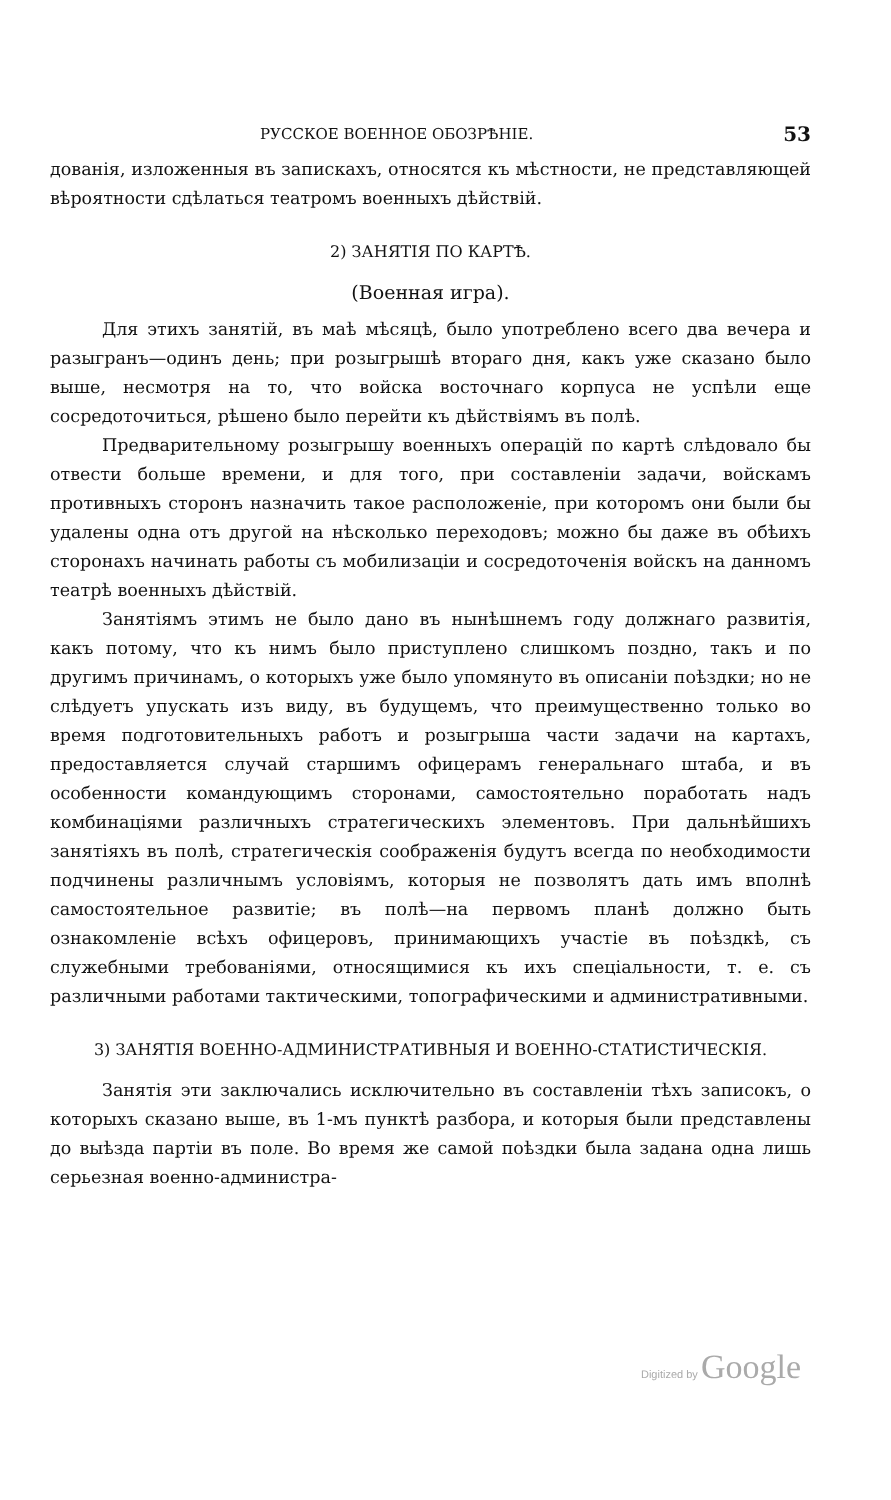РУССКОЕ ВОЕННОЕ ОБОЗРѢНІЕ. 53
дованія, изложенныя въ запискахъ, относятся къ мѣстности, не представляющей вѣроятности сдѣлаться театромъ военныхъ дѣйствій.
2) ЗАНЯТІЯ ПО КАРТѢ.
(Военная игра).
Для этихъ занятій, въ маѣ мѣсяцѣ, было употреблено всего два вечера и разыгранъ—одинъ день; при розыгрышѣ втораго дня, какъ уже сказано было выше, несмотря на то, что войска восточнаго корпуса не успѣли еще сосредоточиться, рѣшено было перейти къ дѣйствіямъ въ полѣ.
Предварительному розыгрышу военныхъ операцій по картѣ слѣдовало бы отвести больше времени, и для того, при составленіи задачи, войскамъ противныхъ сторонъ назначить такое расположеніе, при которомъ они были бы удалены одна отъ другой на нѣсколько переходовъ; можно бы даже въ обѣихъ сторонахъ начинать работы съ мобилизаціи и сосредоточенія войскъ на данномъ театрѣ военныхъ дѣйствій.
Занятіямъ этимъ не было дано въ нынѣшнемъ году должнаго развитія, какъ потому, что къ нимъ было приступлено слишкомъ поздно, такъ и по другимъ причинамъ, о которыхъ уже было упомянуто въ описаніи поѣздки; но не слѣдуетъ упускать изъ виду, въ будущемъ, что преимущественно только во время подготовительныхъ работъ и розыгрыша части задачи на картахъ, предоставляется случай старшимъ офицерамъ генеральнаго штаба, и въ особенности командующимъ сторонами, самостоятельно поработать надъ комбинаціями различныхъ стратегическихъ элементовъ. При дальнѣйшихъ занятіяхъ въ полѣ, стратегическія соображенія будутъ всегда по необходимости подчинены различнымъ условіямъ, которыя не позволятъ дать имъ вполнѣ самостоятельное развитіе; въ полѣ—на первомъ планѣ должно быть ознакомленіе всѣхъ офицеровъ, принимающихъ участіе въ поѣздкѣ, съ служебными требованіями, относящимися къ ихъ спеціальности, т. е. съ различными работами тактическими, топографическими и административными.
3) ЗАНЯТІЯ ВОЕННО-АДМИНИСТРАТИВНЫЯ И ВОЕННО-СТАТИСТИЧЕСКІЯ.
Занятія эти заключались исключительно въ составленіи тѣхъ записокъ, о которыхъ сказано выше, въ 1-мъ пунктѣ разбора, и которыя были представлены до выѣзда партіи въ поле. Во время же самой поѣздки была задана одна лишь серьезная военно-администра-
Digitized by Google